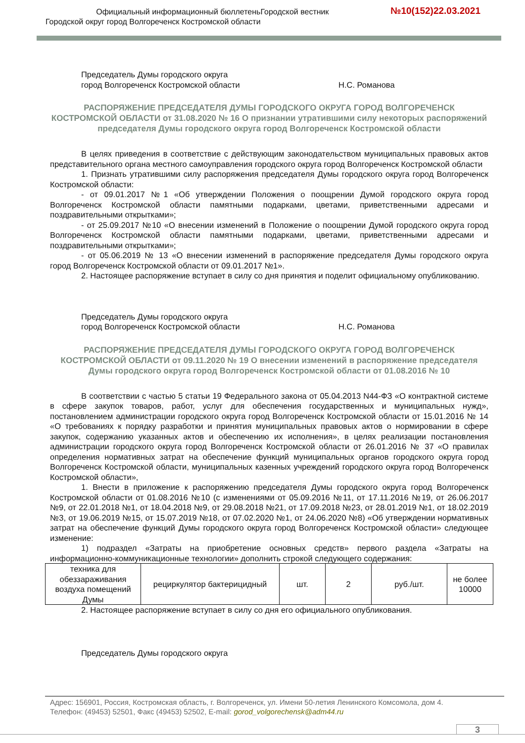Официальный информационный бюллетеньГородской вестник
Городской округ город Волгореченск Костромской области
№10(152)22.03.2021
Председатель Думы городского округа
город Волгореченск Костромской области
Н.С. Романова
РАСПОРЯЖЕНИЕ ПРЕДСЕДАТЕЛЯ ДУМЫ ГОРОДСКОГО ОКРУГА ГОРОД ВОЛГОРЕЧЕНСК КОСТРОМСКОЙ ОБЛАСТИ от 31.08.2020 № 16 О признании утратившими силу некоторых распоряжений председателя Думы городского округа город Волгореченск Костромской области
В целях приведения в соответствие с действующим законодательством муниципальных правовых актов представительного органа местного самоуправления городского округа город Волгореченск Костромской области
1. Признать утратившими силу распоряжения председателя Думы городского округа город Волгореченск Костромской области:
- от 09.01.2017 №1 «Об утверждении Положения о поощрении Думой городского округа город Волгореченск Костромской области памятными подарками, цветами, приветственными адресами и поздравительными открытками»;
- от 25.09.2017 №10 «О внесении изменений в Положение о поощрении Думой городского округа город Волгореченск Костромской области памятными подарками, цветами, приветственными адресами и поздравительными открытками»;
- от 05.06.2019 № 13 «О внесении изменений в распоряжение председателя Думы городского округа город Волгореченск Костромской области от 09.01.2017 №1».
2. Настоящее распоряжение вступает в силу со дня принятия и поделит официальному опубликованию.
Председатель Думы городского округа
город Волгореченск Костромской области
Н.С. Романова
РАСПОРЯЖЕНИЕ ПРЕДСЕДАТЕЛЯ ДУМЫ ГОРОДСКОГО ОКРУГА ГОРОД ВОЛГОРЕЧЕНСК КОСТРОМСКОЙ ОБЛАСТИ от 09.11.2020 № 19 О внесении изменений в распоряжение председателя Думы городского округа город Волгореченск Костромской области от 01.08.2016 № 10
В соответствии с частью 5 статьи 19 Федерального закона от 05.04.2013 N44-ФЗ «О контрактной системе в сфере закупок товаров, работ, услуг для обеспечения государственных и муниципальных нужд», постановлением администрации городского округа город Волгореченск Костромской области от 15.01.2016 № 14 «О требованиях к порядку разработки и принятия муниципальных правовых актов о нормировании в сфере закупок, содержанию указанных актов и обеспечению их исполнения», в целях реализации постановления администрации городского округа город Волгореченск Костромской области от 26.01.2016 № 37 «О правилах определения нормативных затрат на обеспечение функций муниципальных органов городского округа город Волгореченск Костромской области, муниципальных казенных учреждений городского округа город Волгореченск Костромской области»,
1. Внести в приложение к распоряжению председателя Думы городского округа город Волгореченск Костромской области от 01.08.2016 №10 (с изменениями от 05.09.2016 №11, от 17.11.2016 №19, от 26.06.2017 №9, от 22.01.2018 №1, от 18.04.2018 №9, от 29.08.2018 №21, от 17.09.2018 №23, от 28.01.2019 №1, от 18.02.2019 №3, от 19.06.2019 №15, от 15.07.2019 №18, от 07.02.2020 №1, от 24.06.2020 №8) «Об утверждении нормативных затрат на обеспечение функций Думы городского округа город Волгореченск Костромской области» следующее изменение:
1) подраздел «Затраты на приобретение основных средств» первого раздела «Затраты на информационно-коммуникационные технологии» дополнить строкой следующего содержания:
| техника для обеззараживания воздуха помещений Думы | рециркулятор бактерицидный | шт. | 2 | руб./шт. | не более 10000 |
2. Настоящее распоряжение вступает в силу со дня его официального опубликования.
Председатель Думы городского округа
Адрес: 156901, Россия, Костромская область, г. Волгореченск, ул. Имени 50-летия Ленинского Комсомола, дом 4.
Телефон: (49453) 52501, Факс (49453) 52502, E-mail: gorod_volgorechensk@adm44.ru
3